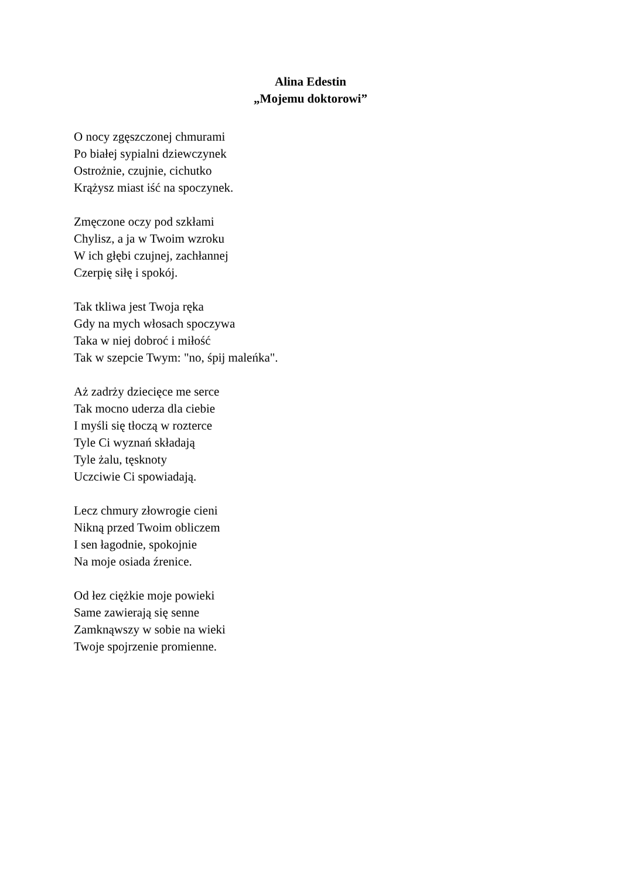Alina Edestin
„Mojemu doktorowi”
O nocy zgęszczonej chmurami
Po białej sypialni dziewczynek
Ostrożnie, czujnie, cichutko
Krążysz miast iść na spoczynek.
Zmęczone oczy pod szkłami
Chylisz, a ja w Twoim wzroku
W ich głębi czujnej, zachłannej
Czerpię siłę i spokój.
Tak tkliwa jest Twoja ręka
Gdy na mych włosach spoczywa
Taka w niej dobroć i miłość
Tak w szepcie Twym: "no, śpij maleńka".
Aż zadrży dziecięce me serce
Tak mocno uderza dla ciebie
I myśli się tłoczą w rozterce
Tyle Ci wyznań składają
Tyle żalu, tęsknoty
Uczciwie Ci spowiadają.
Lecz chmury złowrogie cieni
Nikną przed Twoim obliczem
I sen łagodnie, spokojnie
Na moje osiada źrenice.
Od łez ciężkie moje powieki
Same zawierają się senne
Zamknąwszy w sobie na wieki
Twoje spojrzenie promienne.